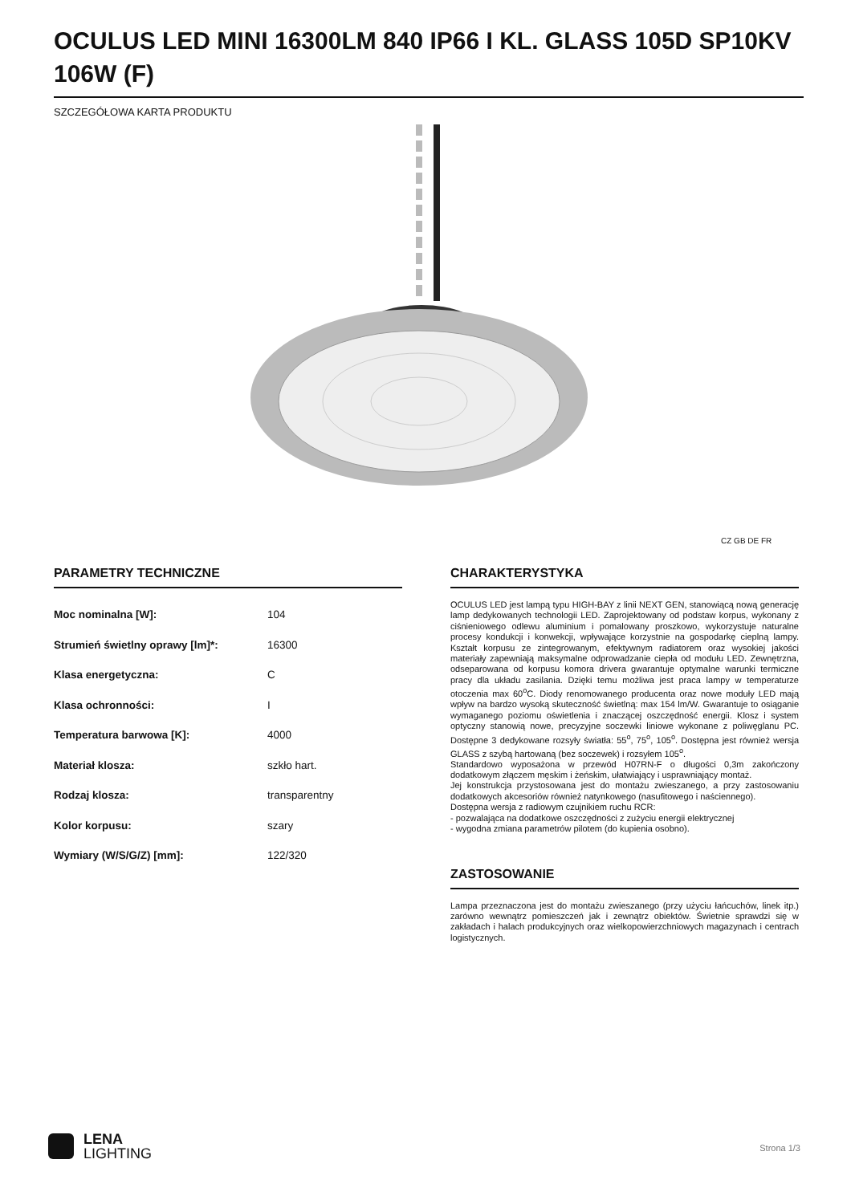OCULUS LED MINI 16300LM 840 IP66 I KL. GLASS 105D SP10KV 106W (F)
SZCZEGÓŁOWA KARTA PRODUKTU
CZ GB DE FR
PARAMETRY TECHNICZNE
| Moc nominalna [W]: | 104 |
| Strumień świetlny oprawy [lm]*: | 16300 |
| Klasa energetyczna: | C |
| Klasa ochronności: | I |
| Temperatura barwowa [K]: | 4000 |
| Materiał klosza: | szkło hart. |
| Rodzaj klosza: | transparentny |
| Kolor korpusu: | szary |
| Wymiary (W/S/G/Z) [mm]: | 122/320 |
CHARAKTERYSTYKA
OCULUS LED jest lampą typu HIGH-BAY z linii NEXT GEN, stanowiącą nową generację lamp dedykowanych technologii LED. Zaprojektowany od podstaw korpus, wykonany z ciśnieniowego odlewu aluminium i pomalowany proszkowo, wykorzystuje naturalne procesy kondukcji i konwekcji, wpływające korzystnie na gospodarkę cieplną lampy. Kształt korpusu ze zintegrowanym, efektywnym radiatorem oraz wysokiej jakości materiały zapewniają maksymalne odprowadzanie ciepła od modułu LED. Zewnętrzna, odseparowana od korpusu komora drivera gwarantuje optymalne warunki termiczne pracy dla układu zasilania. Dzięki temu możliwa jest praca lampy w temperaturze otoczenia max 60<sup>o</sup>C. Diody renomowanego producenta oraz nowe moduły LED mają wpływ na bardzo wysoką skuteczność świetlną: max 154 lm/W. Gwarantuje to osiąganie wymaganego poziomu oświetlenia i znaczącej oszczędność energii. Klosz i system optyczny stanowią nowe, precyzyjne soczewki liniowe wykonane z poliwęglanu PC. Dostępne 3 dedykowane rozsyły światła: 55<sup>o</sup>, 75<sup>o</sup>, 105<sup>o</sup>. Dostępna jest również wersja GLASS z szybą hartowaną (bez soczewek) i rozsyłem 105<sup>o</sup>.
Standardowo wyposażona w przewód H07RN-F o długości 0,3m zakończony dodatkowym złączem męskim i żeńskim, ułatwiający i usprawniający montaż.
Jej konstrukcja przystosowana jest do montażu zwieszanego, a przy zastosowaniu dodatkowych akcesoriów również natynkowego (nasufitowego i naściennego).
Dostępna wersja z radiowym czujnikiem ruchu RCR:
- pozwalająca na dodatkowe oszczędności z zużyciu energii elektrycznej
- wygodna zmiana parametrów pilotem (do kupienia osobno).
ZASTOSOWANIE
Lampa przeznaczona jest do montażu zwieszanego (przy użyciu łańcuchów, linek itp.) zarówno wewnątrz pomieszczeń jak i zewnątrz obiektów. Świetnie sprawdzi się w zakładach i halach produkcyjnych oraz wielkopowierzchniowych magazynach i centrach logistycznych.
LENA
LIGHTING
Strona 1/3